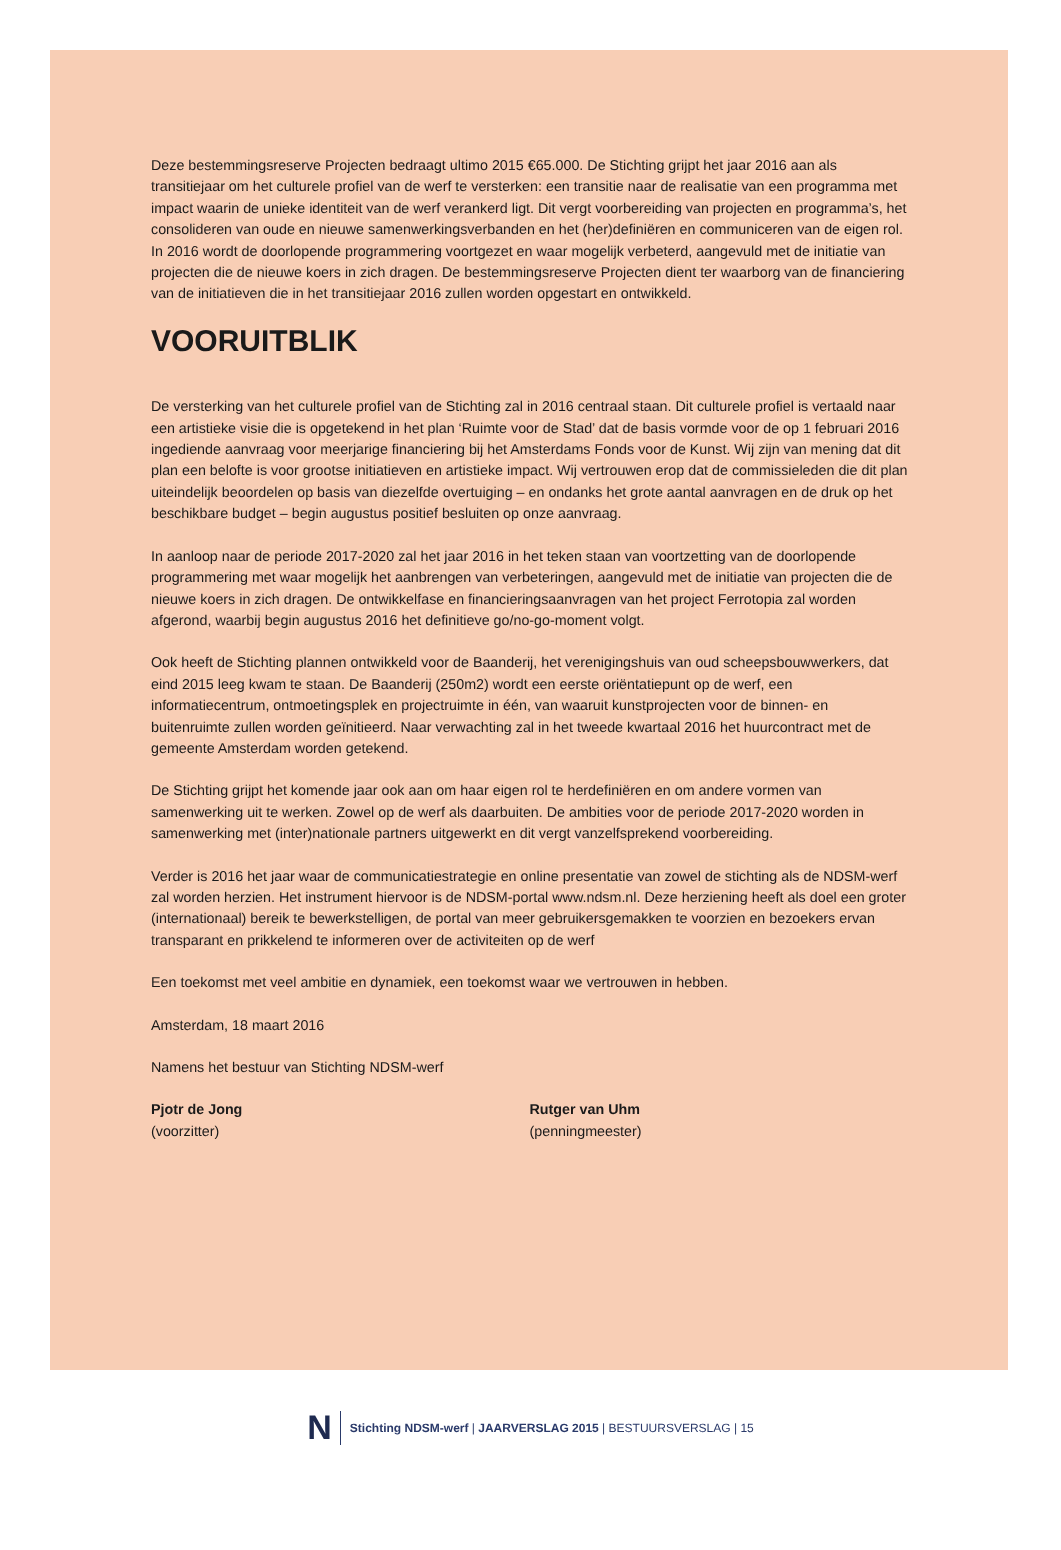Deze bestemmingsreserve Projecten bedraagt ultimo 2015 €65.000. De Stichting grijpt het jaar 2016 aan als transitiejaar om het culturele profiel van de werf te versterken: een transitie naar de realisatie van een programma met impact waarin de unieke identiteit van de werf verankerd ligt. Dit vergt voorbereiding van projecten en programma’s, het consolideren van oude en nieuwe samenwerkingsverbanden en het (her)definiëren en communiceren van de eigen rol. In 2016 wordt de doorlopende programmering voortgezet en waar mogelijk verbeterd, aangevuld met de initiatie van projecten die de nieuwe koers in zich dragen. De bestemmingsreserve Projecten dient ter waarborg van de financiering van de initiatieven die in het transitiejaar 2016 zullen worden opgestart en ontwikkeld.
VOORUITBLIK
De versterking van het culturele profiel van de Stichting zal in 2016 centraal staan. Dit culturele profiel is vertaald naar een artistieke visie die is opgetekend in het plan ‘Ruimte voor de Stad’ dat de basis vormde voor de op 1 februari 2016 ingediende aanvraag voor meerjarige financiering bij het Amsterdams Fonds voor de Kunst. Wij zijn van mening dat dit plan een belofte is voor grootse initiatieven en artistieke impact. Wij vertrouwen erop dat de commissieleden die dit plan uiteindelijk beoordelen op basis van diezelfde overtuiging – en ondanks het grote aantal aanvragen en de druk op het beschikbare budget – begin augustus positief besluiten op onze aanvraag.
In aanloop naar de periode 2017-2020 zal het jaar 2016 in het teken staan van voortzetting van de doorlopende programmering met waar mogelijk het aanbrengen van verbeteringen, aangevuld met de initiatie van projecten die de nieuwe koers in zich dragen. De ontwikkelfase en financieringsaanvragen van het project Ferrotopia zal worden afgerond, waarbij begin augustus 2016 het definitieve go/no-go-moment volgt.
Ook heeft de Stichting plannen ontwikkeld voor de Baanderij, het verenigingshuis van oud scheepsbouwwerkers, dat eind 2015 leeg kwam te staan. De Baanderij (250m2) wordt een eerste oriëntatiepunt op de werf, een informatiecentrum, ontmoetingsplek en projectruimte in één, van waaruit kunstprojecten voor de binnen- en buitenruimte zullen worden geïnitieerd. Naar verwachting zal in het tweede kwartaal 2016 het huurcontract met de gemeente Amsterdam worden getekend.
De Stichting grijpt het komende jaar ook aan om haar eigen rol te herdefiniëren en om andere vormen van samenwerking uit te werken. Zowel op de werf als daarbuiten. De ambities voor de periode 2017-2020 worden in samenwerking met (inter)nationale partners uitgewerkt en dit vergt vanzelfsprekend voorbereiding.
Verder is 2016 het jaar waar de communicatiestrategie en online presentatie van zowel de stichting als de NDSM-werf zal worden herzien. Het instrument hiervoor is de NDSM-portal www.ndsm.nl. Deze herziening heeft als doel een groter (internationaal) bereik te bewerkstelligen, de portal van meer gebruikersgemakken te voorzien en bezoekers ervan transparant en prikkelend te informeren over de activiteiten op de werf
Een toekomst met veel ambitie en dynamiek, een toekomst waar we vertrouwen in hebben.
Amsterdam, 18 maart 2016
Namens het bestuur van Stichting NDSM-werf
Pjotr de Jong
(voorzitter)
Rutger van Uhm
(penningmeester)
N Stichting NDSM-werf | JAARVERSLAG 2015 | BESTUURSVERSLAG | 15